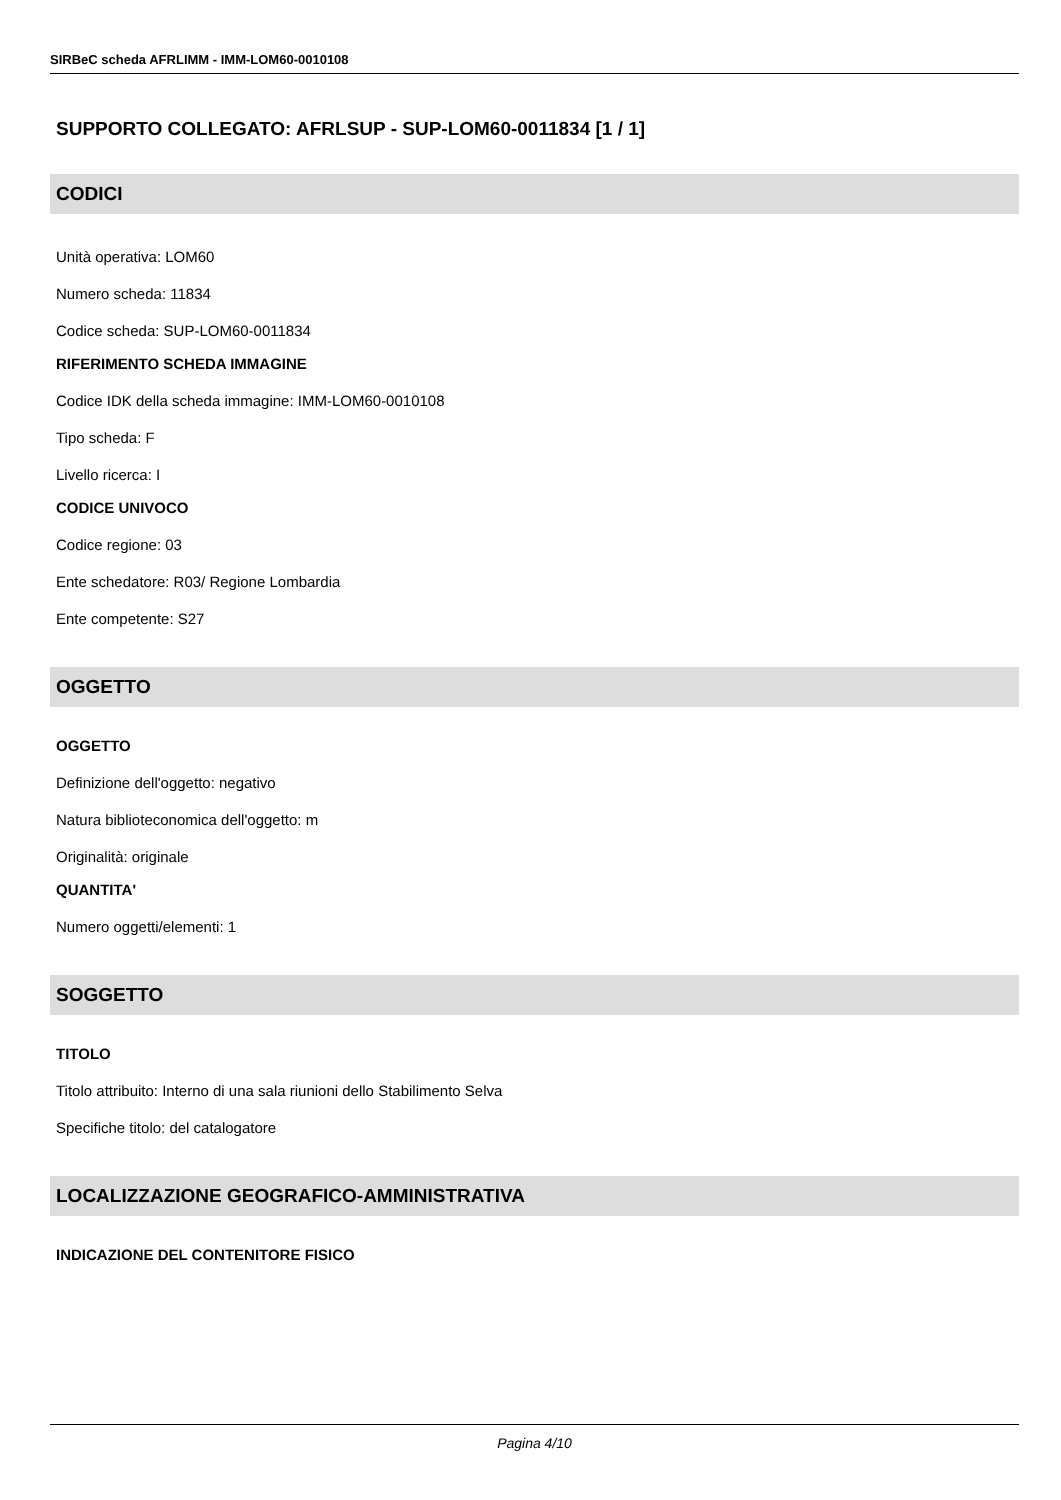SIRBeC scheda AFRLIMM - IMM-LOM60-0010108
SUPPORTO COLLEGATO: AFRLSUP - SUP-LOM60-0011834 [1 / 1]
CODICI
Unità operativa: LOM60
Numero scheda: 11834
Codice scheda: SUP-LOM60-0011834
RIFERIMENTO SCHEDA IMMAGINE
Codice IDK della scheda immagine: IMM-LOM60-0010108
Tipo scheda: F
Livello ricerca: I
CODICE UNIVOCO
Codice regione: 03
Ente schedatore: R03/ Regione Lombardia
Ente competente: S27
OGGETTO
OGGETTO
Definizione dell'oggetto: negativo
Natura biblioteconomica dell'oggetto: m
Originalità: originale
QUANTITA'
Numero oggetti/elementi: 1
SOGGETTO
TITOLO
Titolo attribuito: Interno di una sala riunioni dello Stabilimento Selva
Specifiche titolo: del catalogatore
LOCALIZZAZIONE GEOGRAFICO-AMMINISTRATIVA
INDICAZIONE DEL CONTENITORE FISICO
Pagina 4/10